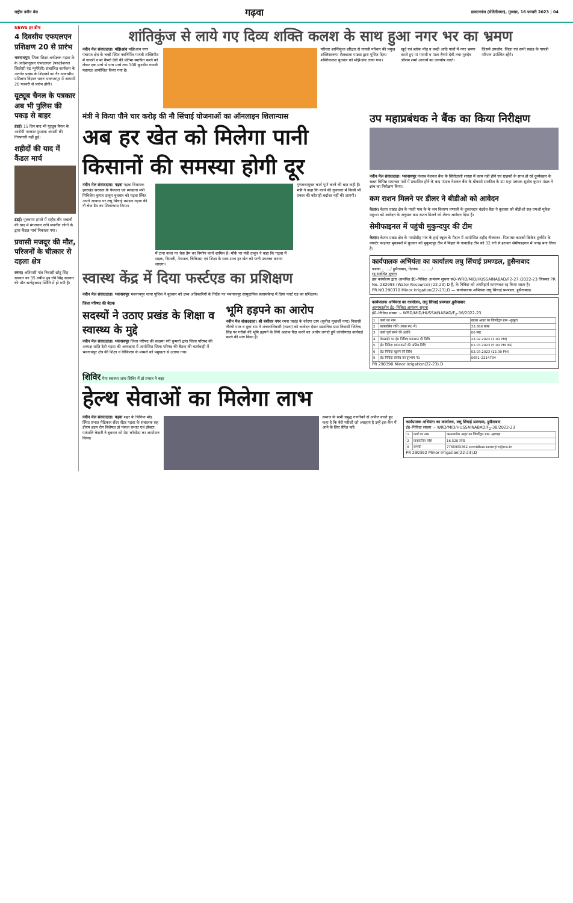राष्ट्रीय नवीन मेल गढ़वा डालटनगंज (मेदिनीनगर), गुरुवार, 16 फरवरी 2023 | 04
NEWS इन ब्रीफ
4 दिवसीय एफएलएन प्रशिक्षण 20 से प्रारंभ
भवनाथपुर। जिला शिक्षा अधीक्षक गढ़वा के के आदेशानुसार एफएलएन (फाउंडेशनल लिटरेसी एंड न्यूमैरेसी) संचालित कार्यक्रम के अंतर्गत प्रखंड के शिक्षकों का गैर आवासीय प्रशिक्षण विज्ञान भवन भवनाथपुर में आगामी 20 फरवरी से प्रारंभ होगी।
यूट्यूब चैनल के पत्रकार अब भी पुलिस की पकड़ से बाहर
डंडई। 15 दिन बाद भी यूट्यूब चैनल के आरोपी पत्रकार मुस्ताक अंसारी की गिरफ्तारी नहीं हुई।
शहीदों की याद में कैंडल मार्च
डंडई। पुलवामा हमले में शहीद वीर जवानों की याद में मंगलवार रात्रि स्थानीय लोगों के द्वारा कैंडल मार्च निकाला गया।
प्रवासी मजदूर की मौत, परिजनों के चीत्कार से दहला क्षेत्र
रमना। अतियारी गांव निवासी छोटू सिंह खरवार का 35 वर्षीय पुत्र रवि सिंह खरवार की मौत सन्देहास्पद स्थिति में हो गयी है।
शांतिकुंज से लाये गए दिव्य शक्ति कलश के साथ हुआ नगर भर का भ्रमण
नवीन मेल संवाददाता। मझिआंव मझिआंव नगर पंचायत क्षेत्र के चन्द्री स्थित नवनिर्मित गायत्री शक्तिपीठ में गायत्री व मां वैष्णो देवी की प्रतिमा स्थापित करने को लेकर एक मार्च से पांच मार्च तक 108 कुण्डीय गायत्री महायज्ञ आयोजित किया गया है।
परिवार शान्तिकुंज हरिद्वार से गायत्री परिवार की प्रमुख शक्तिस्वरूपा शैलबाला पांड्या द्वारा पूजित दिव्य शक्तिकलश बुधवार को मझिआंव लाया गया।
खुर्द एवं ब्लॉक मोड़ व चन्द्री आदि गांवों में नगर भ्रमण करते हुए मां गायत्री व माता वैष्णो देवी तथा गुरुदेव श्रीराम शर्मा आचार्य का जयघोष करते।
जिसमे उपजोन, जिला एवं सभी प्रखंड के गायत्री परिजन उपस्थित रहेंगे।
मंत्री ने किया पौने चार करोड़ की नौ सिंचाई योजनाओं का ऑनलाइन शिलान्यास
अब हर खेत को मिलेगा पानी किसानों की समस्या होगी दूर
नवीन मेल संवाददाता। गढ़वा गढ़वा विधायक झारखंड सरकार के पेयजल एवं स्वच्छता मंत्री मिथिलेश कुमार ठाकुर बुधवार को गढ़वा स्थित अपने आवास पर लघु सिंचाई प्रमंडल गढ़वा की नौ चेक डैम का शिलान्यास किया।
में टाना नाला पर चेक डैम का निर्माण कार्य शामिल है। मौके पर मंत्री ठाकुर ने कहा कि गढ़वा में सड़क, बिजली, पेयजल, चिकित्सा एवं शिक्षा के साथ-साथ हर खेत को पानी उपलब्ध कराया जाएगा।
गुणवत्तायुक्त कार्य पूर्ण करने की बात कही है। मंत्री ने कहा कि कार्य की गुणवत्ता में किसी भी प्रकार की कोताही बर्दाश्त नहीं की जाएगी।
स्वास्थ केंद्र में दिया फर्स्टएड का प्रशिक्षण
नवीन मेल संवाददाता। भवनाथपुर भवनाथपुर थाना पुलिस ने बुधवार को उच्च अधिकारियों के निर्देश पर भवनाथपुर सामुदायिक स्वास्थकेन्द्र में दिया फर्स्ट एड का प्रशिक्षण।
जिला परिषद की बैठक
सदस्यों ने उठाए प्रखंड के शिक्षा व स्वास्थ्य के मुद्दे
नवीन मेल संवाददाता। भवनाथपुर जिला परिषद की सदस्या रंगी कुमारी द्वारा जिला परिषद की अध्यक्ष शांति देवी गढ़वा की अध्यक्षता में आयोजित जिला परिषद की बैठक की कार्यवाही में भवनाथपुर क्षेत्र की शिक्षा व चिकित्सा के मामले को प्रमुखता से उठाया गया।
भूमि हड़पने का आरोप
नवीन मेल संवाददाता। श्री बंशीधर नगर रमना प्रखंड के कोरगा ग्राम (सुनील मुखर्जी नगर) निवासी नौरंगी पाल व मुन्ना राम ने अंचलाधिकारी (रमना) को आवेदन देकर मडवनिया ग्राम निवासी जितेन्द्र सिंह पर गरीबो की भूमि हड़पने के लिये आतंक पैदा करने का आरोप लगाते हुये जांचोपरांत कार्रवाई करने की मांग किया है।
उप महाप्रबंधक ने बैंक का किया निरीक्षण
नवीन मेल संवाददाता। भवनाथपुर पंजाब नेशनल बैंक के सिंघीताली शाखा में काम नही होने एवं ग्राहकों के साथ हो रहे दुर्व्यवहार के खबर विभिन्न समाचार पत्रों में प्रकाशित होने के बाद पंजाब नेशनल बैंक के बोकारो सरकील के उप महा प्रबंधक सुबोध कुमार मंडल ने ब्रांच का निरीक्षण किया।
कम राशन मिलने पर डीलर ने बीडीओ को आवेदन
केतार। केतार प्रखंड क्षेत्र के परती गांव के के जन वितरण प्रणाली के दुकानदार चंद्रदेव बैठा ने बुधवार को बीडीओ सह एमओ मुकेश मछुआ को आवेदन के अनुसार कम राशन मिलने को लेकर आवेदन दिया है।
सेमीफाइनल में पहुंची मुकुन्दपुर की टीम
केतार। केतार प्रखंड क्षेत्र के परसोडीह गांव के हाई स्कूल के मैदान में आयोजित शहीद नीलाम्बर- पिताम्बर कास्को क्रिकेट टूर्नामेंट के क्वार्टर फाइनल मुकाबले में बुधवार को मुकुन्दपुर टीम ने बिहार के नावाडीह टीम को 32 रनों से हराकर सेमीफाइनल में जगह बना लिया है।
कार्यपालक अभियंता का कार्यालय लघु सिंचाई प्रमण्डल, हुसैनाबाद
पत्रांक......../ हुसैनाबाद, दिनांक ........../
रद्द संबंधित सूचना
इस कार्यालय द्वारा आमंत्रित ई0–निविदा आमंत्रण सूचना सं0–WRD/MID/HUSSAINABAD/F2-27 /2022-23 जिसका PR No.-282993 (Water Resource) (22-23) D है, के निविदा को अपरिहार्य कारणवश रद्द किया जाता है।
PR.NO.290370 Minor Irrigation(22-23);D — कार्यपालक अभियंता लघु सिंचाई प्रमण्डल, हुसैनाबाद।
कार्यपालक अभियंता का कार्यालय, लघु सिंचाई प्रमण्डल,हुसैनाबाद
अल्पकालीन ई0–निविदा आमंत्रण सूचना
ई0–निविदा संख्या :– WRD/MID/HUSSAINABAD/F<sub>2</sub>-36/2022-23
| 1 | कार्य का नाम | बड़का आहर का जिर्णोद्वार ग्राम –कुकुटा |
| 2 | प्राक्कलित राशि (लाख रू0 में) | 33.868 लाख |
| 3 | कार्य पूर्ण करने की अवधि | 06 माह |
| 4 | वेबसाईट पर ई0 निविदा प्रकाशन की तिथि | 23.02.2023 (1:00 PM) |
| 5 | ई0 निविदा प्राप्त करने की अंतिम तिथि | 01.03.2023 (5:00 PM तक) |
| 6 | ई0 निविदा खुलने की तिथि | 03.03.2023 (12:30 PM) |
| 9 | ई0 निविदा प्रकोष्ठ का दूरभाष नं0 | 0651–2214784 |
PR 290390 Minor Irrigation(22-23).D
शिविर मेगा स्वास्थ्य जांच शिविर में डॉ प्रभात ने कहा
हेल्थ सेवाओं का मिलेगा लाभ
नवीन मेल संवाददाता। गढ़वा शहर के चिनिया मोड़ स्थित प्रभात मेडिकल सेंटर सेंटर गढ़वा के संचालक सह डीएम हृदय रोग विशेषज्ञ डॉ पंकज प्रभात एवं डॉक्टर पतंजलि केसरी ने बुधवार को प्रेस कॉन्फ्रेंस का आयोजन किया।
समाज के सभी प्रबुद्ध नागरिकों से अपील करते हुए कहा है कि वैसे मरीजों जो असहाय है उन्हें इस कैंप में आने के लिए प्रेरित करें।
कार्यपालक अभियंता का कार्यालय, लघु सिंचाई प्रमण्डल, हुसैनाबाद
ई0–निविदा संख्या :– WRD/MID/HUSSAINABAD/F<sub>2</sub>-38/2022-23
| 1 | कार्य का नाम | असनवाडेरा आहर का जिर्णोद्वार ग्राम –झरगड़ा |
| 2 | प्राक्कलित राशि | 16.528 लाख |
| 8 | सम्पर्क | 7765955362 cemidhus-cemr-jhr@nic.in |
PR 290392 Minor Irrigation(22-23).D